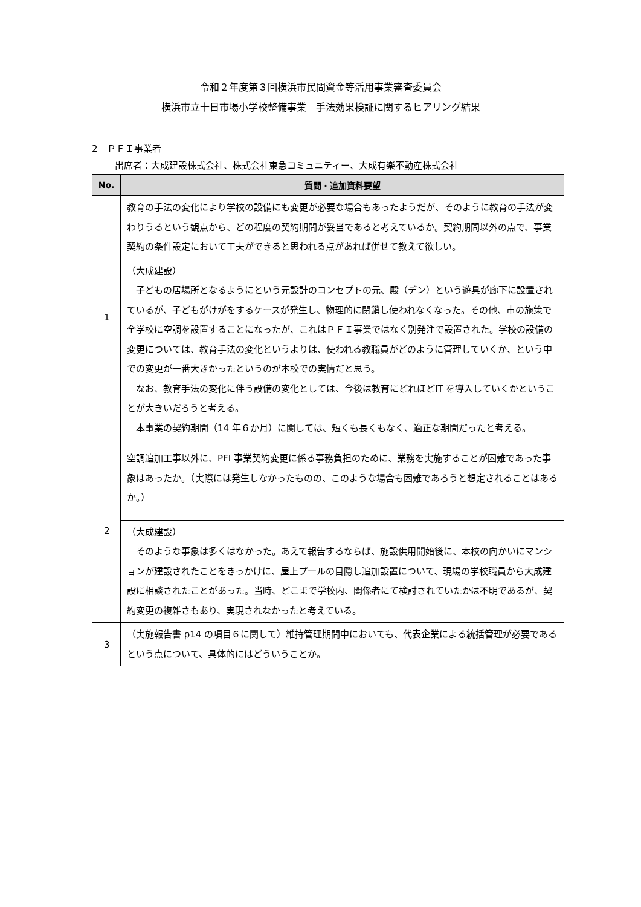令和２年度第３回横浜市民間資金等活用事業審査委員会
横浜市立十日市場小学校整備事業　手法効果検証に関するヒアリング結果
2　ＰＦＩ事業者
出席者：大成建設株式会社、株式会社東急コミュニティー、大成有楽不動産株式会社
| No. | 質問・追加資料要望 |
| --- | --- |
| 1 | 教育の手法の変化により学校の設備にも変更が必要な場合もあったようだが、そのように教育の手法が変わりうるという観点から、どの程度の契約期間が妥当であると考えているか。契約期間以外の点で、事業契約の条件設定において工夫ができると思われる点があれば併せて教えて欲しい。 |
| | （大成建設） 子どもの居場所となるようにという元設計のコンセプトの元、殿（デン）という遊具が廊下に設置されているが、子どもがけがをするケースが発生し、物理的に閉鎖し使われなくなった。その他、市の施策で全学校に空調を設置することになったが、これはＰＦＩ事業ではなく別発注で設置された。学校の設備の変更については、教育手法の変化というよりは、使われる教職員がどのように管理していくか、という中での変更が一番大きかったというのが本校での実情だと思う。 なお、教育手法の変化に伴う設備の変化としては、今後は教育にどれほどIT を導入していくかということが大きいだろうと考える。 本事業の契約期間（14 年６か月）に関しては、短くも長くもなく、適正な期間だったと考える。 |
| 2 | 空調追加工事以外に、PFI 事業契約変更に係る事務負担のために、業務を実施することが困難であった事象はあったか。（実際には発生しなかったものの、このような場合も困難であろうと想定されることはあるか。） |
| | （大成建設） そのような事象は多くはなかった。あえて報告するならば、施設供用開始後に、本校の向かいにマンションが建設されたことをきっかけに、屋上プールの目隠し追加設置について、現場の学校職員から大成建設に相談されたことがあった。当時、どこまで学校内、関係者にて検討されていたかは不明であるが、契約変更の複雑さもあり、実現されなかったと考えている。 |
| 3 | （実施報告書 p14 の項目６に関して）維持管理期間中においても、代表企業による統括管理が必要であるという点について、具体的にはどういうことか。 |